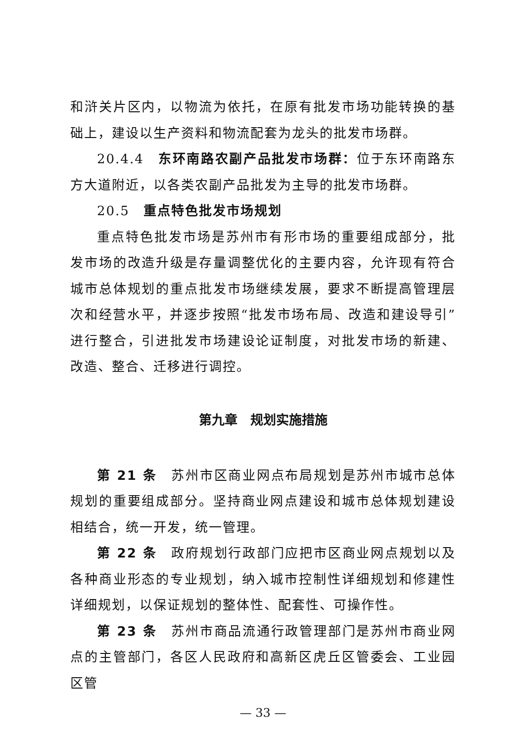和浒关片区内，以物流为依托，在原有批发市场功能转换的基础上，建设以生产资料和物流配套为龙头的批发市场群。
20.4.4　东环南路农副产品批发市场群：位于东环南路东方大道附近，以各类农副产品批发为主导的批发市场群。
20.5　重点特色批发市场规划
重点特色批发市场是苏州市有形市场的重要组成部分，批发市场的改造升级是存量调整优化的主要内容，允许现有符合城市总体规划的重点批发市场继续发展，要求不断提高管理层次和经营水平，并逐步按照“批发市场布局、改造和建设导引”进行整合，引进批发市场建设论证制度，对批发市场的新建、改造、整合、迁移进行调控。
第九章　规划实施措施
第 21 条　苏州市区商业网点布局规划是苏州市城市总体规划的重要组成部分。坚持商业网点建设和城市总体规划建设相结合，统一开发，统一管理。
第 22 条　政府规划行政部门应把市区商业网点规划以及各种商业形态的专业规划，纳入城市控制性详细规划和修建性详细规划，以保证规划的整体性、配套性、可操作性。
第 23 条　苏州市商品流通行政管理部门是苏州市商业网点的主管部门，各区人民政府和高新区虎丘区管委会、工业园区管
— 33 —